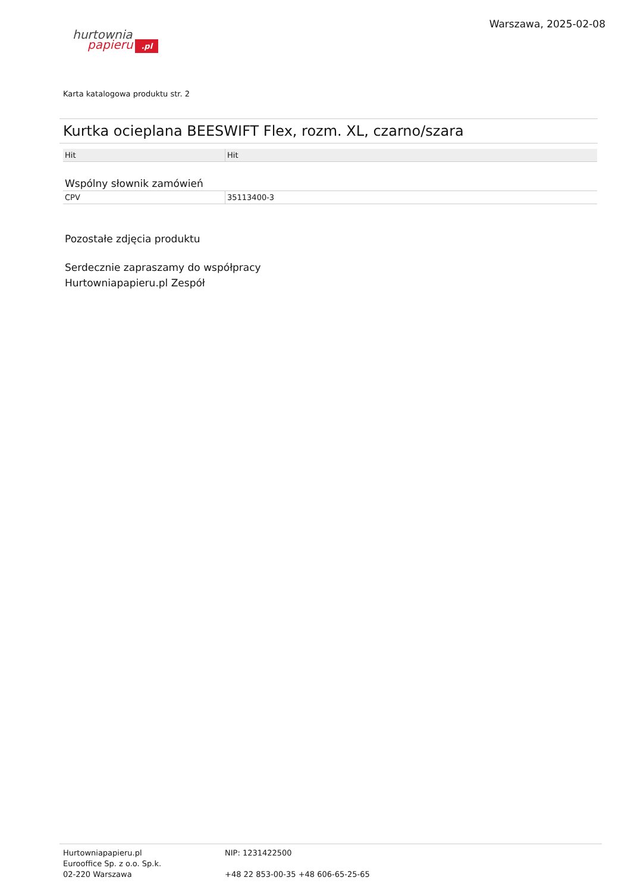hurtownia
papieru.pl
Warszawa, 2025-02-08
Karta katalogowa produktu str. 2
Kurtka ocieplana BEESWIFT Flex, rozm. XL, czarno/szara
| Hit | Hit |
Wspólny słownik zamówień
| CPV | 35113400-3 |
Pozostałe zdjęcia produktu
Serdecznie zapraszamy do współpracy
Hurtowniapapieru.pl Zespół
Hurtowniapapieru.pl
Eurooffice Sp. z o.o. Sp.k.
02-220 Warszawa
NIP: 1231422500
+48 22 853-00-35 +48 606-65-25-65